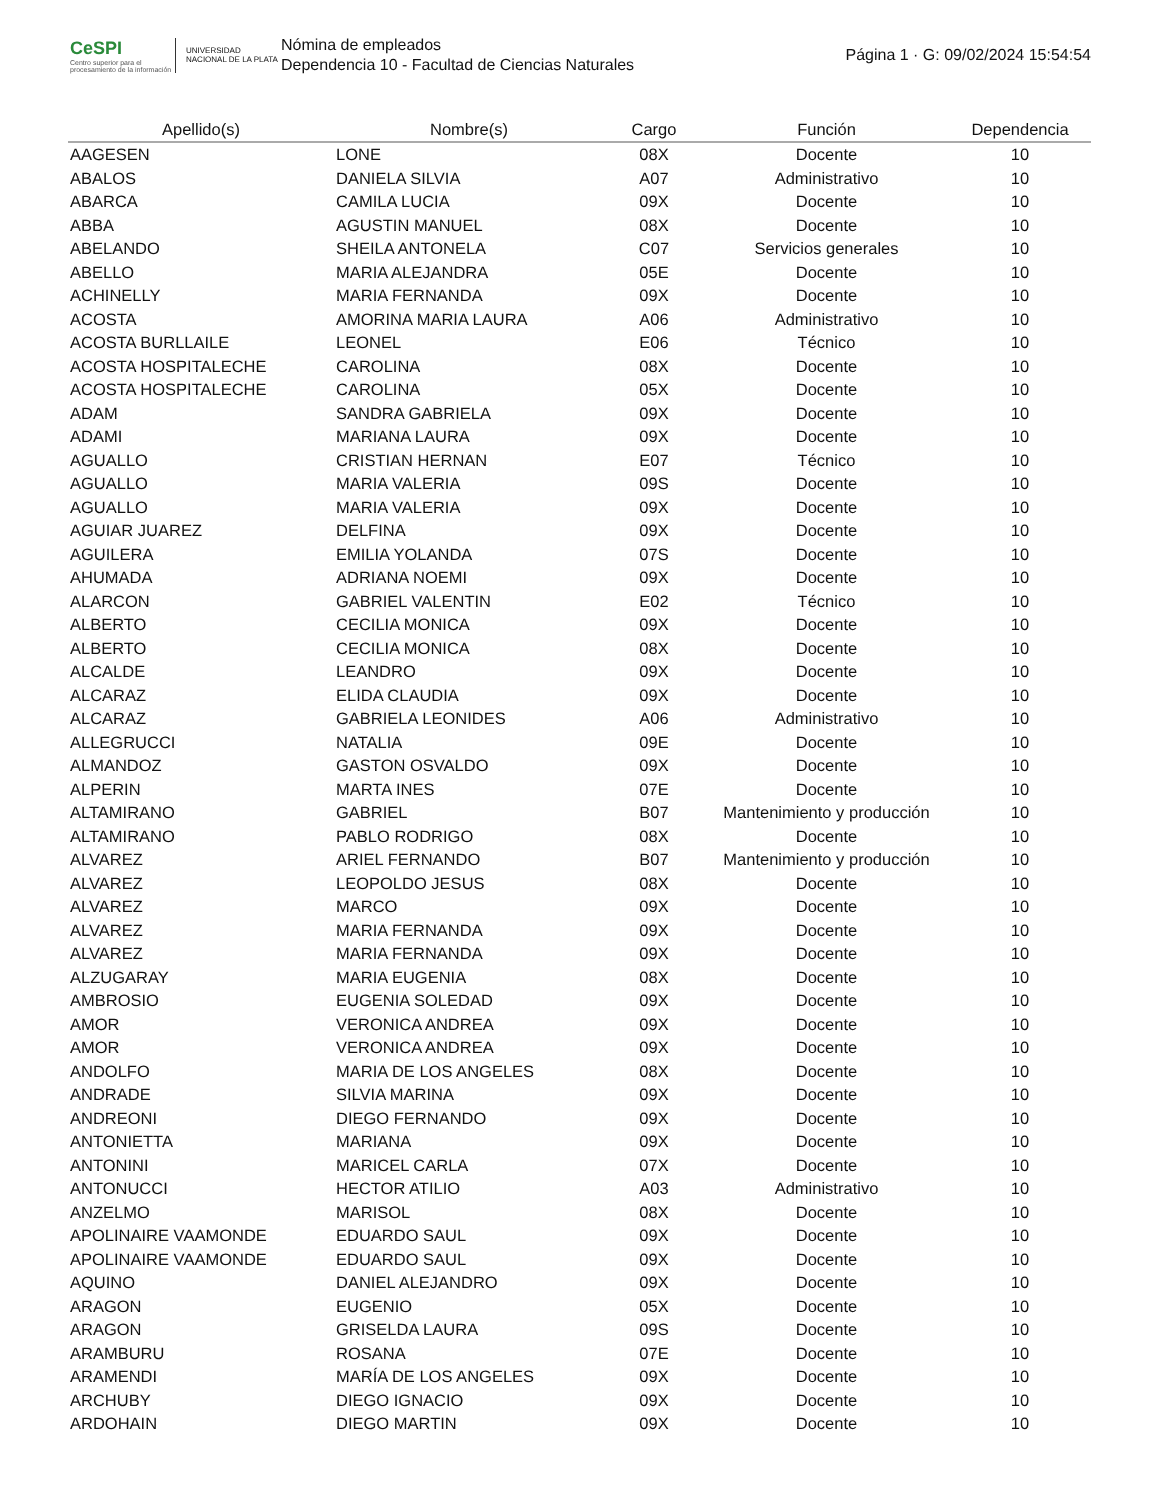CeSPI
Centro superior para el procesamiento de la información
UNIVERSIDAD NACIONAL DE LA PLATA
Nómina de empleados
Dependencia 10 - Facultad de Ciencias Naturales
Página 1 · G: 09/02/2024 15:54:54
| Apellido(s) | Nombre(s) | Cargo | Función | Dependencia |
| --- | --- | --- | --- | --- |
| AAGESEN | LONE | 08X | Docente | 10 |
| ABALOS | DANIELA SILVIA | A07 | Administrativo | 10 |
| ABARCA | CAMILA LUCIA | 09X | Docente | 10 |
| ABBA | AGUSTIN MANUEL | 08X | Docente | 10 |
| ABELANDO | SHEILA ANTONELA | C07 | Servicios generales | 10 |
| ABELLO | MARIA ALEJANDRA | 05E | Docente | 10 |
| ACHINELLY | MARIA FERNANDA | 09X | Docente | 10 |
| ACOSTA | AMORINA MARIA LAURA | A06 | Administrativo | 10 |
| ACOSTA BURLLAILE | LEONEL | E06 | Técnico | 10 |
| ACOSTA HOSPITALECHE | CAROLINA | 08X | Docente | 10 |
| ACOSTA HOSPITALECHE | CAROLINA | 05X | Docente | 10 |
| ADAM | SANDRA GABRIELA | 09X | Docente | 10 |
| ADAMI | MARIANA LAURA | 09X | Docente | 10 |
| AGUALLO | CRISTIAN HERNAN | E07 | Técnico | 10 |
| AGUALLO | MARIA VALERIA | 09S | Docente | 10 |
| AGUALLO | MARIA VALERIA | 09X | Docente | 10 |
| AGUIAR JUAREZ | DELFINA | 09X | Docente | 10 |
| AGUILERA | EMILIA YOLANDA | 07S | Docente | 10 |
| AHUMADA | ADRIANA NOEMI | 09X | Docente | 10 |
| ALARCON | GABRIEL VALENTIN | E02 | Técnico | 10 |
| ALBERTO | CECILIA MONICA | 09X | Docente | 10 |
| ALBERTO | CECILIA MONICA | 08X | Docente | 10 |
| ALCALDE | LEANDRO | 09X | Docente | 10 |
| ALCARAZ | ELIDA CLAUDIA | 09X | Docente | 10 |
| ALCARAZ | GABRIELA LEONIDES | A06 | Administrativo | 10 |
| ALLEGRUCCI | NATALIA | 09E | Docente | 10 |
| ALMANDOZ | GASTON OSVALDO | 09X | Docente | 10 |
| ALPERIN | MARTA INES | 07E | Docente | 10 |
| ALTAMIRANO | GABRIEL | B07 | Mantenimiento y producción | 10 |
| ALTAMIRANO | PABLO RODRIGO | 08X | Docente | 10 |
| ALVAREZ | ARIEL FERNANDO | B07 | Mantenimiento y producción | 10 |
| ALVAREZ | LEOPOLDO JESUS | 08X | Docente | 10 |
| ALVAREZ | MARCO | 09X | Docente | 10 |
| ALVAREZ | MARIA FERNANDA | 09X | Docente | 10 |
| ALVAREZ | MARIA FERNANDA | 09X | Docente | 10 |
| ALZUGARAY | MARIA EUGENIA | 08X | Docente | 10 |
| AMBROSIO | EUGENIA SOLEDAD | 09X | Docente | 10 |
| AMOR | VERONICA ANDREA | 09X | Docente | 10 |
| AMOR | VERONICA ANDREA | 09X | Docente | 10 |
| ANDOLFO | MARIA DE LOS ANGELES | 08X | Docente | 10 |
| ANDRADE | SILVIA MARINA | 09X | Docente | 10 |
| ANDREONI | DIEGO FERNANDO | 09X | Docente | 10 |
| ANTONIETTA | MARIANA | 09X | Docente | 10 |
| ANTONINI | MARICEL CARLA | 07X | Docente | 10 |
| ANTONUCCI | HECTOR ATILIO | A03 | Administrativo | 10 |
| ANZELMO | MARISOL | 08X | Docente | 10 |
| APOLINAIRE VAAMONDE | EDUARDO SAUL | 09X | Docente | 10 |
| APOLINAIRE VAAMONDE | EDUARDO SAUL | 09X | Docente | 10 |
| AQUINO | DANIEL ALEJANDRO | 09X | Docente | 10 |
| ARAGON | EUGENIO | 05X | Docente | 10 |
| ARAGON | GRISELDA LAURA | 09S | Docente | 10 |
| ARAMBURU | ROSANA | 07E | Docente | 10 |
| ARAMENDI | MARÍA DE LOS ANGELES | 09X | Docente | 10 |
| ARCHUBY | DIEGO IGNACIO | 09X | Docente | 10 |
| ARDOHAIN | DIEGO MARTIN | 09X | Docente | 10 |